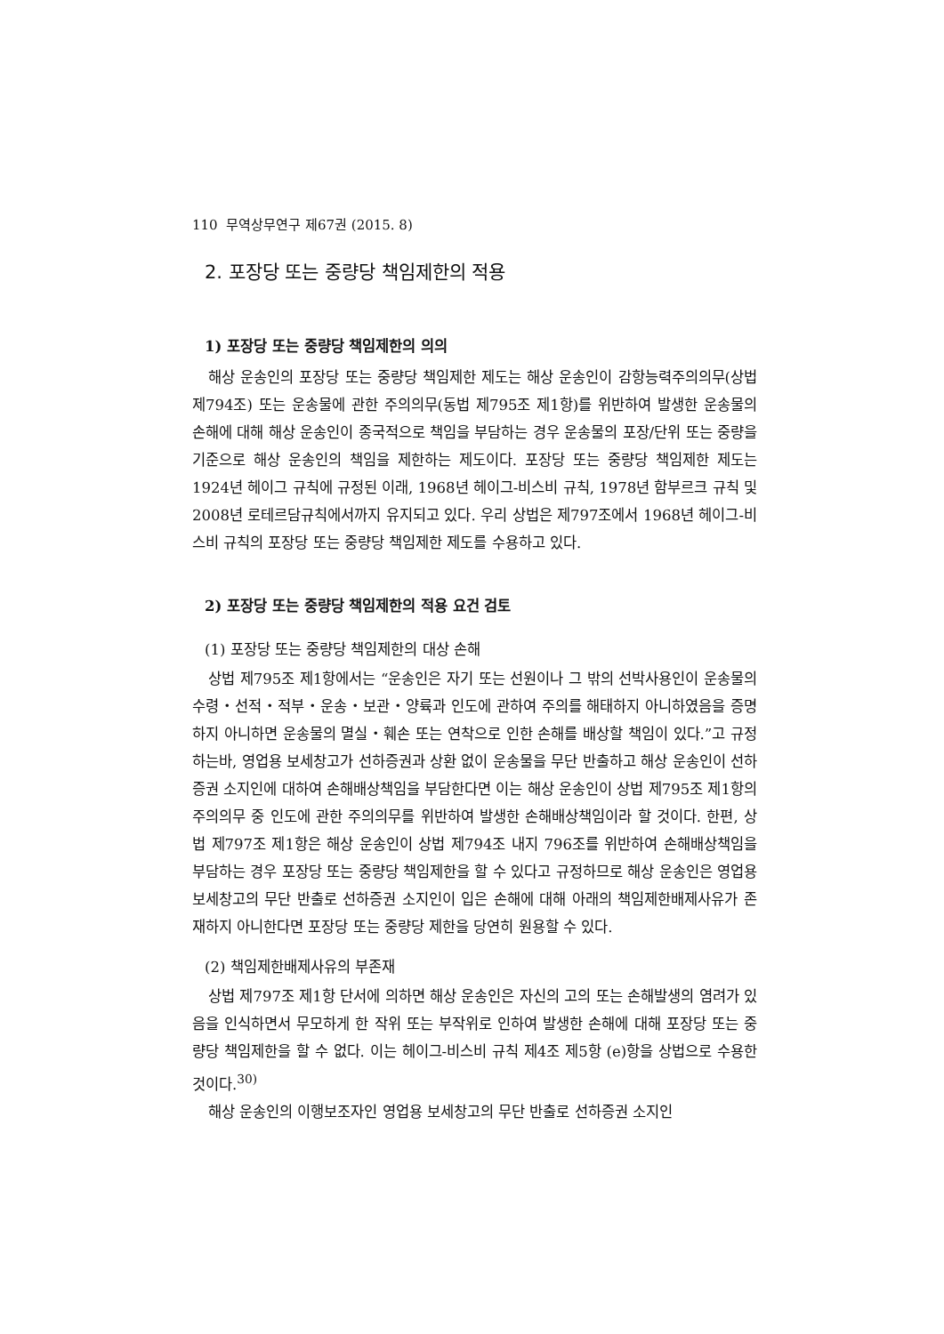110 무역상무연구 제67권 (2015. 8)
2. 포장당 또는 중량당 책임제한의 적용
1) 포장당 또는 중량당 책임제한의 의의
해상 운송인의 포장당 또는 중량당 책임제한 제도는 해상 운송인이 감항능력주의의무(상법 제794조) 또는 운송물에 관한 주의의무(동법 제795조 제1항)를 위반하여 발생한 운송물의 손해에 대해 해상 운송인이 종국적으로 책임을 부담하는 경우 운송물의 포장/단위 또는 중량을 기준으로 해상 운송인의 책임을 제한하는 제도이다. 포장당 또는 중량당 책임제한 제도는 1924년 헤이그 규칙에 규정된 이래, 1968년 헤이그-비스비 규칙, 1978년 함부르크 규칙 및 2008년 로테르담규칙에서까지 유지되고 있다. 우리 상법은 제797조에서 1968년 헤이그-비스비 규칙의 포장당 또는 중량당 책임제한 제도를 수용하고 있다.
2) 포장당 또는 중량당 책임제한의 적용 요건 검토
(1) 포장당 또는 중량당 책임제한의 대상 손해
상법 제795조 제1항에서는 “운송인은 자기 또는 선원이나 그 밖의 선박사용인이 운송물의 수령・선적・적부・운송・보관・양륙과 인도에 관하여 주의를 해태하지 아니하였음을 증명하지 아니하면 운송물의 멸실・훼손 또는 연착으로 인한 손해를 배상할 책임이 있다.”고 규정하는바, 영업용 보세창고가 선하증권과 상환 없이 운송물을 무단 반출하고 해상 운송인이 선하증권 소지인에 대하여 손해배상책임을 부담한다면 이는 해상 운송인이 상법 제795조 제1항의 주의의무 중 인도에 관한 주의의무를 위반하여 발생한 손해배상책임이라 할 것이다. 한편, 상법 제797조 제1항은 해상 운송인이 상법 제794조 내지 796조를 위반하여 손해배상책임을 부담하는 경우 포장당 또는 중량당 책임제한을 할 수 있다고 규정하므로 해상 운송인은 영업용 보세창고의 무단 반출로 선하증권 소지인이 입은 손해에 대해 아래의 책임제한배제사유가 존재하지 아니한다면 포장당 또는 중량당 제한을 당연히 원용할 수 있다.
(2) 책임제한배제사유의 부존재
상법 제797조 제1항 단서에 의하면 해상 운송인은 자신의 고의 또는 손해발생의 염려가 있음을 인식하면서 무모하게 한 작위 또는 부작위로 인하여 발생한 손해에 대해 포장당 또는 중량당 책임제한을 할 수 없다. 이는 헤이그-비스비 규칙 제4조 제5항 (e)항을 상법으로 수용한 것이다.<sup>30)</sup>
해상 운송인의 이행보조자인 영업용 보세창고의 무단 반출로 선하증권 소지인